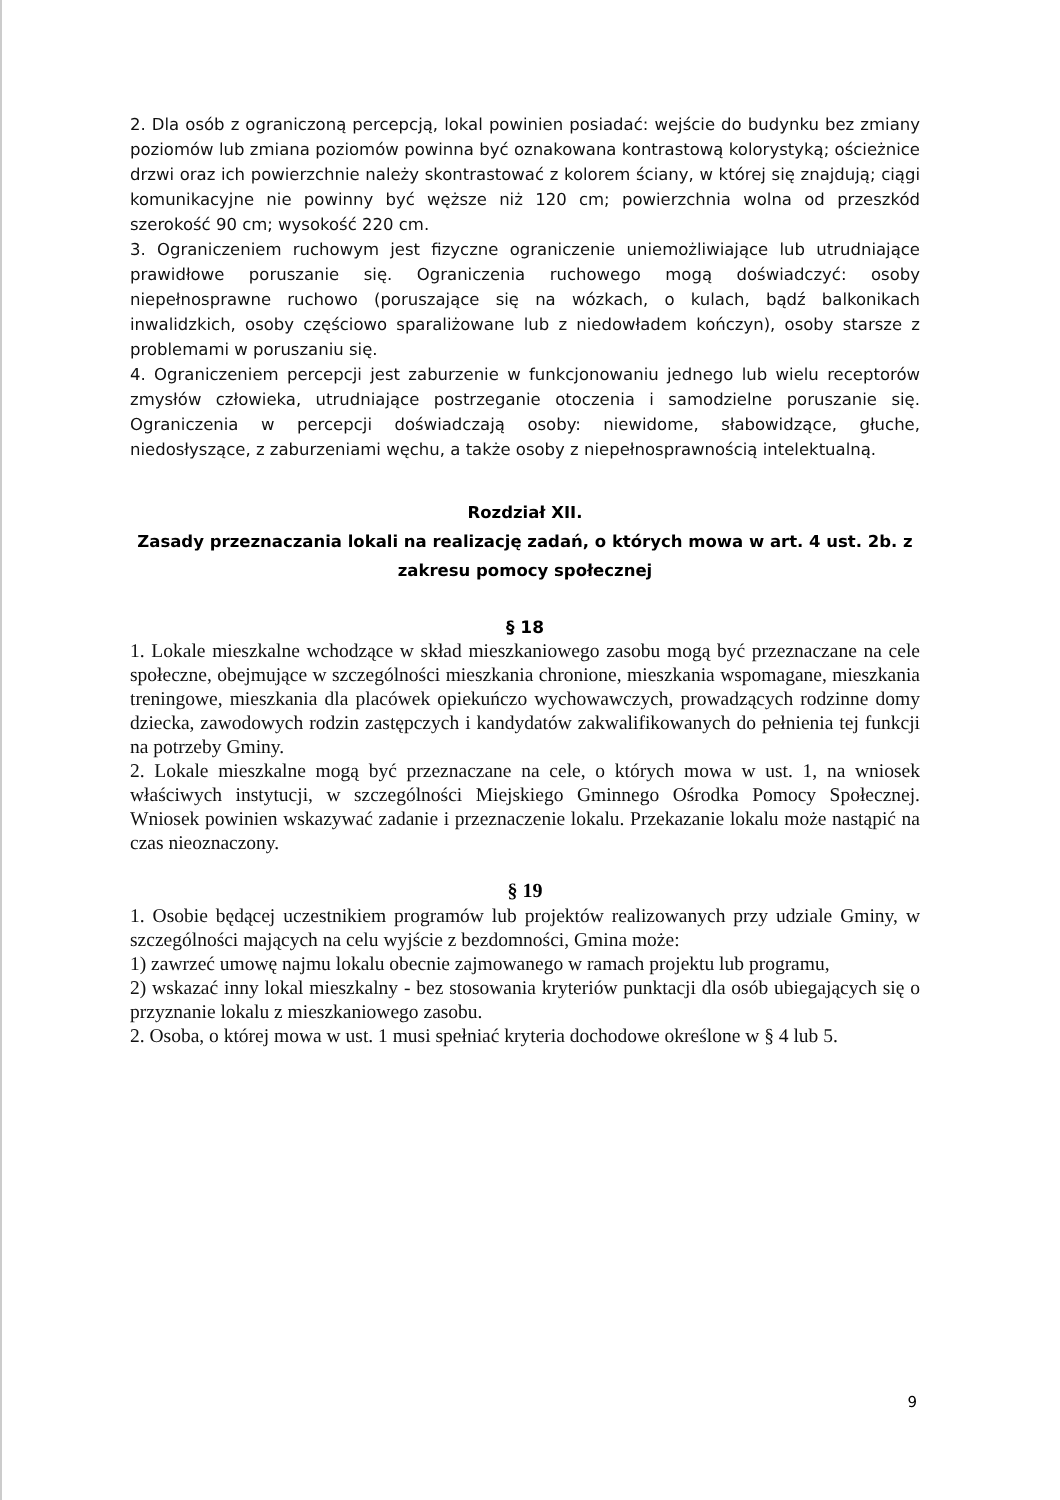2. Dla osób z ograniczoną percepcją, lokal powinien posiadać: wejście do budynku bez zmiany poziomów lub zmiana poziomów powinna być oznakowana kontrastową kolorystyką; ościeżnice drzwi oraz ich powierzchnie należy skontrastować z kolorem ściany, w której się znajdują; ciągi komunikacyjne nie powinny być węższe niż 120 cm; powierzchnia wolna od przeszkód szerokość 90 cm; wysokość 220 cm.
3. Ograniczeniem ruchowym jest fizyczne ograniczenie uniemożliwiające lub utrudniające prawidłowe poruszanie się. Ograniczenia ruchowego mogą doświadczyć: osoby niepełnosprawne ruchowo (poruszające się na wózkach, o kulach, bądź balkonikach inwalidzkich, osoby częściowo sparaliżowane lub z niedowładem kończyn), osoby starsze z problemami w poruszaniu się.
4. Ograniczeniem percepcji jest zaburzenie w funkcjonowaniu jednego lub wielu receptorów zmysłów człowieka, utrudniające postrzeganie otoczenia i samodzielne poruszanie się. Ograniczenia w percepcji doświadczają osoby: niewidome, słabowidzące, głuche, niedosłyszące, z zaburzeniami węchu, a także osoby z niepełnosprawnością intelektualną.
Rozdział XII.
Zasady przeznaczania lokali na realizację zadań, o których mowa w art. 4 ust. 2b. z zakresu pomocy społecznej
§ 18
1. Lokale mieszkalne wchodzące w skład mieszkaniowego zasobu mogą być przeznaczane na cele społeczne, obejmujące w szczególności mieszkania chronione, mieszkania wspomagane, mieszkania treningowe, mieszkania dla placówek opiekuńczo wychowawczych, prowadzących rodzinne domy dziecka, zawodowych rodzin zastępczych i kandydatów zakwalifikowanych do pełnienia tej funkcji na potrzeby Gminy.
2. Lokale mieszkalne mogą być przeznaczane na cele, o których mowa w ust. 1, na wniosek właściwych instytucji, w szczególności Miejskiego Gminnego Ośrodka Pomocy Społecznej. Wniosek powinien wskazywać zadanie i przeznaczenie lokalu. Przekazanie lokalu może nastąpić na czas nieoznaczony.
§ 19
1. Osobie będącej uczestnikiem programów lub projektów realizowanych przy udziale Gminy, w szczególności mających na celu wyjście z bezdomności, Gmina może:
1) zawrzeć umowę najmu lokalu obecnie zajmowanego w ramach projektu lub programu,
2) wskazać inny lokal mieszkalny - bez stosowania kryteriów punktacji dla osób ubiegających się o przyznanie lokalu z mieszkaniowego zasobu.
2. Osoba, o której mowa w ust. 1 musi spełniać kryteria dochodowe określone w § 4 lub 5.
9